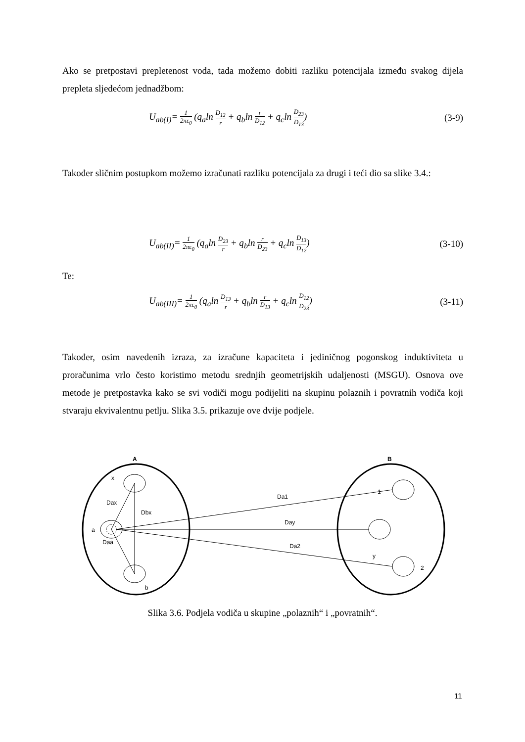Ako se pretpostavi prepletenost voda, tada možemo dobiti razliku potencijala između svakog dijela prepleta sljedećom jednadžbom:
U<sub>ab(I)</sub>= 1 2πε<sub>0</sub> (q<sub>a</sub>ln D<sub>12</sub> r + q<sub>b</sub>ln r D<sub>12</sub> + q<sub>c</sub>ln D<sub>23</sub> D<sub>13</sub>) (3-9)
Također sličnim postupkom možemo izračunati razliku potencijala za drugi i teći dio sa slike 3.4.:
U<sub>ab(II)</sub>= 1 2πε<sub>0</sub> (q<sub>a</sub>ln D<sub>23</sub> r + q<sub>b</sub>ln r D<sub>23</sub> + q<sub>c</sub>ln D<sub>13</sub> D<sub>12</sub>) (3-10)
Te:
U<sub>ab(III)</sub>= 1 2πε<sub>0</sub> (q<sub>a</sub>ln D<sub>13</sub> r + q<sub>b</sub>ln r D<sub>13</sub> + q<sub>c</sub>ln D<sub>12</sub> D<sub>23</sub>) (3-11)
Također, osim navedenih izraza, za izračune kapaciteta i jediničnog pogonskog induktiviteta u proračunima vrlo često koristimo metodu srednjih geometrijskih udaljenosti (MSGU). Osnova ove metode je pretpostavka kako se svi vodiči mogu podijeliti na skupinu polaznih i povratnih vodiča koji stvaraju ekvivalentnu petlju. Slika 3.5. prikazuje ove dvije podjele.
A
B
x
Dax
Dbx
a
Daa
b
Da1
Day
Da2
y
2
1
Slika 3.6. Podjela vodiča u skupine „polaznih“ i „povratnih“.
11